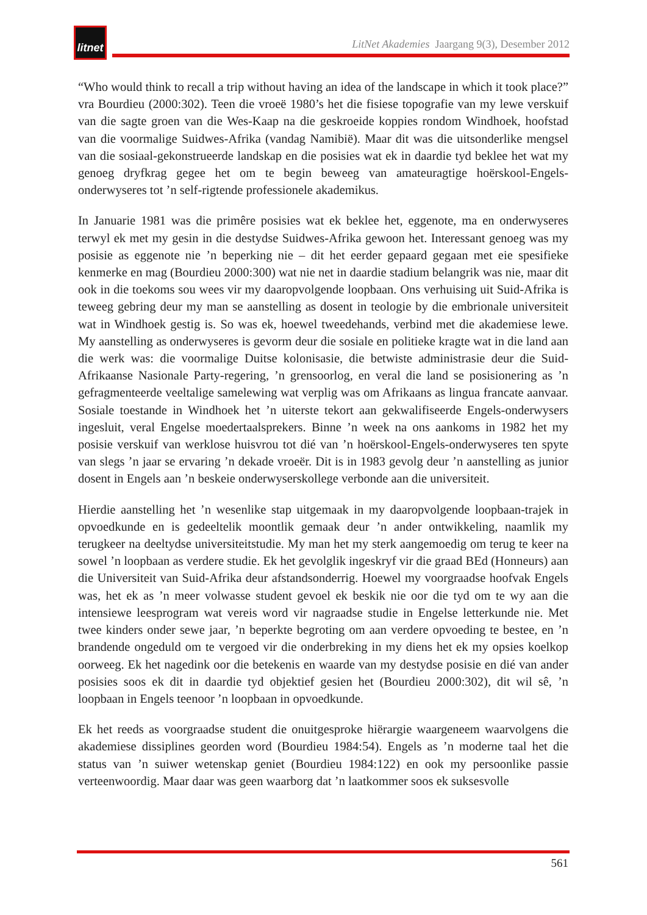litnet
LitNet Akademies Jaargang 9(3), Desember 2012
“Who would think to recall a trip without having an idea of the landscape in which it took place?” vra Bourdieu (2000:302). Teen die vroeë 1980’s het die fisiese topografie van my lewe verskuif van die sagte groen van die Wes-Kaap na die geskroeide koppies rondom Windhoek, hoofstad van die voormalige Suidwes-Afrika (vandag Namibië). Maar dit was die uitsonderlike mengsel van die sosiaal-gekonstrueerde landskap en die posisies wat ek in daardie tyd beklee het wat my genoeg dryfkrag gegee het om te begin beweeg van amateuragtige hoërskool-Engels-onderwyseres tot ’n self-rigtende professionele akademikus.
In Januarie 1981 was die primêre posisies wat ek beklee het, eggenote, ma en onderwyseres terwyl ek met my gesin in die destydse Suidwes-Afrika gewoon het. Interessant genoeg was my posisie as eggenote nie ’n beperking nie – dit het eerder gepaard gegaan met eie spesifieke kenmerke en mag (Bourdieu 2000:300) wat nie net in daardie stadium belangrik was nie, maar dit ook in die toekoms sou wees vir my daaropvolgende loopbaan. Ons verhuising uit Suid-Afrika is teweeg gebring deur my man se aanstelling as dosent in teologie by die embrionale universiteit wat in Windhoek gestig is. So was ek, hoewel tweedehands, verbind met die akademiese lewe. My aanstelling as onderwyseres is gevorm deur die sosiale en politieke kragte wat in die land aan die werk was: die voormalige Duitse kolonisasie, die betwiste administrasie deur die Suid-Afrikaanse Nasionale Party-regering, ’n grensoorlog, en veral die land se posisionering as ’n gefragmenteerde veeltalige samelewing wat verplig was om Afrikaans as lingua francate aanvaar. Sosiale toestande in Windhoek het ’n uiterste tekort aan gekwalifiseerde Engels-onderwysers ingesluit, veral Engelse moedertaalsprekers. Binne ’n week na ons aankoms in 1982 het my posisie verskuif van werklose huisvrou tot dié van ’n hoërskool-Engels-onderwyseres ten spyte van slegs ’n jaar se ervaring ’n dekade vroeër. Dit is in 1983 gevolg deur ’n aanstelling as junior dosent in Engels aan ’n beskeie onderwyserskollege verbonde aan die universiteit.
Hierdie aanstelling het ’n wesenlike stap uitgemaak in my daaropvolgende loopbaan-trajek in opvoedkunde en is gedeeltelik moontlik gemaak deur ’n ander ontwikkeling, naamlik my terugkeer na deeltydse universiteitstudie. My man het my sterk aangemoedig om terug te keer na sowel ’n loopbaan as verdere studie. Ek het gevolglik ingeskryf vir die graad BEd (Honneurs) aan die Universiteit van Suid-Afrika deur afstandsonderrig. Hoewel my voorgraadse hoofvak Engels was, het ek as ’n meer volwasse student gevoel ek beskik nie oor die tyd om te wy aan die intensiewe leesprogram wat vereis word vir nagraadse studie in Engelse letterkunde nie. Met twee kinders onder sewe jaar, ’n beperkte begroting om aan verdere opvoeding te bestee, en ’n brandende ongeduld om te vergoed vir die onderbreking in my diens het ek my opsies koelkop oorweeg. Ek het nagedink oor die betekenis en waarde van my destydse posisie en dié van ander posisies soos ek dit in daardie tyd objektief gesien het (Bourdieu 2000:302), dit wil sê, ’n loopbaan in Engels teenoor ’n loopbaan in opvoedkunde.
Ek het reeds as voorgraadse student die onuitgesproke hiërargie waargeneem waarvolgens die akademiese dissiplines georden word (Bourdieu 1984:54). Engels as ’n moderne taal het die status van ’n suiwer wetenskap geniet (Bourdieu 1984:122) en ook my persoonlike passie verteenwoordig. Maar daar was geen waarborg dat ’n laatkommer soos ek suksesvolle
561